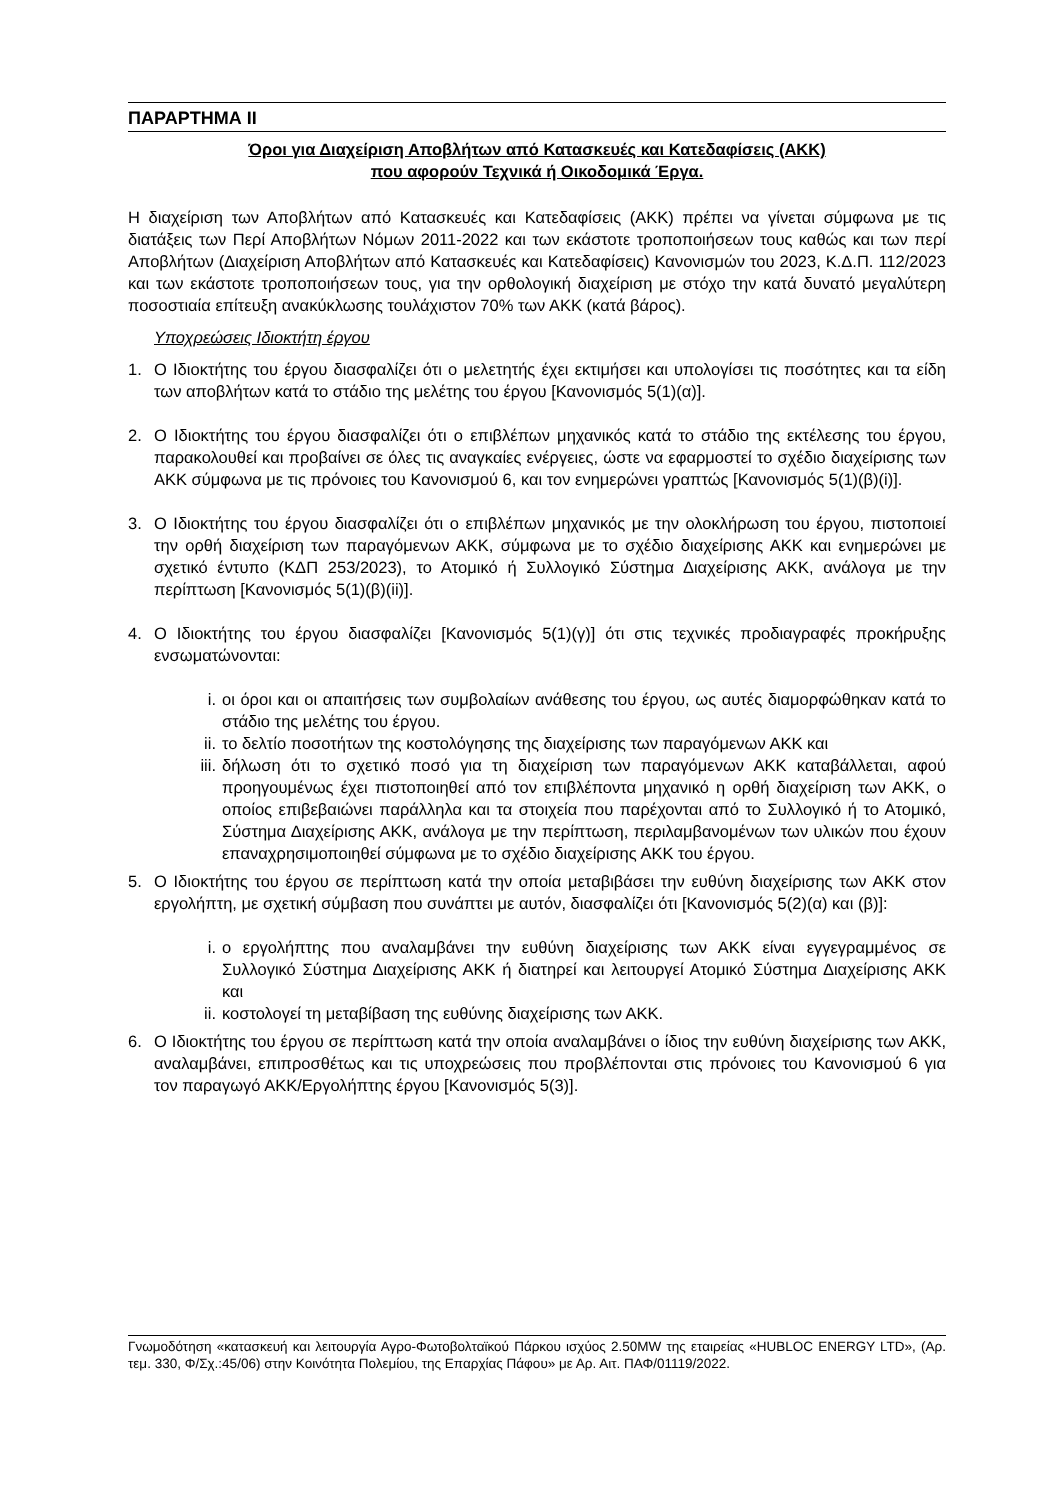ΠΑΡΑΡΤΗΜΑ ΙΙ
Όροι για Διαχείριση Αποβλήτων από Κατασκευές και Κατεδαφίσεις (ΑΚΚ)
που αφορούν Τεχνικά ή Οικοδομικά Έργα.
Η διαχείριση των Αποβλήτων από Κατασκευές και Κατεδαφίσεις (ΑΚΚ) πρέπει να γίνεται σύμφωνα με τις διατάξεις των Περί Αποβλήτων Νόμων 2011-2022 και των εκάστοτε τροποποιήσεων τους καθώς και των περί Αποβλήτων (Διαχείριση Αποβλήτων από Κατασκευές και Κατεδαφίσεις) Κανονισμών του 2023, Κ.Δ.Π. 112/2023 και των εκάστοτε τροποποιήσεων τους, για την ορθολογική διαχείριση με στόχο την κατά δυνατό μεγαλύτερη ποσοστιαία επίτευξη ανακύκλωσης τουλάχιστον 70% των ΑΚΚ (κατά βάρος).
Υποχρεώσεις Ιδιοκτήτη έργου
1. Ο Ιδιοκτήτης του έργου διασφαλίζει ότι ο μελετητής έχει εκτιμήσει και υπολογίσει τις ποσότητες και τα είδη των αποβλήτων κατά το στάδιο της μελέτης του έργου [Κανονισμός 5(1)(α)].
2. Ο Ιδιοκτήτης του έργου διασφαλίζει ότι ο επιβλέπων μηχανικός κατά το στάδιο της εκτέλεσης του έργου, παρακολουθεί και προβαίνει σε όλες τις αναγκαίες ενέργειες, ώστε να εφαρμοστεί το σχέδιο διαχείρισης των ΑΚΚ σύμφωνα με τις πρόνοιες του Κανονισμού 6, και τον ενημερώνει γραπτώς [Κανονισμός 5(1)(β)(i)].
3. Ο Ιδιοκτήτης του έργου διασφαλίζει ότι ο επιβλέπων μηχανικός με την ολοκλήρωση του έργου, πιστοποιεί την ορθή διαχείριση των παραγόμενων ΑΚΚ, σύμφωνα με το σχέδιο διαχείρισης ΑΚΚ και ενημερώνει με σχετικό έντυπο (ΚΔΠ 253/2023), το Ατομικό ή Συλλογικό Σύστημα Διαχείρισης ΑΚΚ, ανάλογα με την περίπτωση [Κανονισμός 5(1)(β)(ii)].
4. Ο Ιδιοκτήτης του έργου διασφαλίζει [Κανονισμός 5(1)(γ)] ότι στις τεχνικές προδιαγραφές προκήρυξης ενσωματώνονται:
i. οι όροι και οι απαιτήσεις των συμβολαίων ανάθεσης του έργου, ως αυτές διαμορφώθηκαν κατά το στάδιο της μελέτης του έργου.
ii. το δελτίο ποσοτήτων της κοστολόγησης της διαχείρισης των παραγόμενων ΑΚΚ και
iii. δήλωση ότι το σχετικό ποσό για τη διαχείριση των παραγόμενων ΑΚΚ καταβάλλεται, αφού προηγουμένως έχει πιστοποιηθεί από τον επιβλέποντα μηχανικό η ορθή διαχείριση των ΑΚΚ, ο οποίος επιβεβαιώνει παράλληλα και τα στοιχεία που παρέχονται από το Συλλογικό ή το Ατομικό, Σύστημα Διαχείρισης ΑΚΚ, ανάλογα με την περίπτωση, περιλαμβανομένων των υλικών που έχουν επαναχρησιμοποιηθεί σύμφωνα με το σχέδιο διαχείρισης ΑΚΚ του έργου.
5. Ο Ιδιοκτήτης του έργου σε περίπτωση κατά την οποία μεταβιβάσει την ευθύνη διαχείρισης των ΑΚΚ στον εργολήπτη, με σχετική σύμβαση που συνάπτει με αυτόν, διασφαλίζει ότι [Κανονισμός 5(2)(α) και (β)]:
i. ο εργολήπτης που αναλαμβάνει την ευθύνη διαχείρισης των ΑΚΚ είναι εγγεγραμμένος σε Συλλογικό Σύστημα Διαχείρισης ΑΚΚ ή διατηρεί και λειτουργεί Ατομικό Σύστημα Διαχείρισης ΑΚΚ και
ii. κοστολογεί τη μεταβίβαση της ευθύνης διαχείρισης των ΑΚΚ.
6. Ο Ιδιοκτήτης του έργου σε περίπτωση κατά την οποία αναλαμβάνει ο ίδιος την ευθύνη διαχείρισης των ΑΚΚ, αναλαμβάνει, επιπροσθέτως και τις υποχρεώσεις που προβλέπονται στις πρόνοιες του Κανονισμού 6 για τον παραγωγό ΑΚΚ/Εργολήπτης έργου [Κανονισμός 5(3)].
Γνωμοδότηση «κατασκευή και λειτουργία Αγρο-Φωτοβολταϊκού Πάρκου ισχύος 2.50MW της εταιρείας «HUBLOC ENERGY LTD», (Αρ. τεμ. 330, Φ/Σχ.:45/06) στην Κοινότητα Πολεμίου, της Επαρχίας Πάφου» με Αρ. Αιτ. ΠΑΦ/01119/2022.